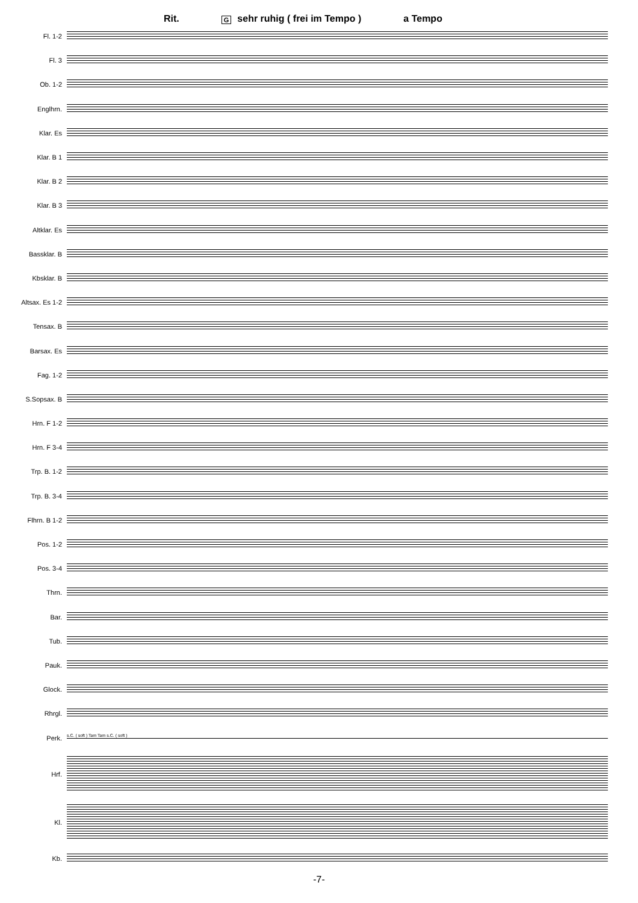Rit. Gsehr ruhig ( frei im Tempo ) a Tempo
Fl. 1-2
Fl. 3
Ob. 1-2
Englhrn.
Klar. Es
Klar. B 1
Klar. B 2
Klar. B 3
Altklar. Es
Bassklar. B
Kbsklar. B
Altsax. Es 1-2
Tensax. B
Barsax. Es
Fag. 1-2
S.Sopsax. B
Hrn. F 1-2
Hrn. F 3-4
Trp. B. 1-2
Trp. B. 3-4
Flhrn. B 1-2
Pos. 1-2
Pos. 3-4
Thrn.
Bar.
Tub.
Pauk.
Glock.
Rhrgl.
Perk.
s.C. ( soft ) Tam Tam s.C. ( soft )
Hrf.
Kl.
Kb.
-7-